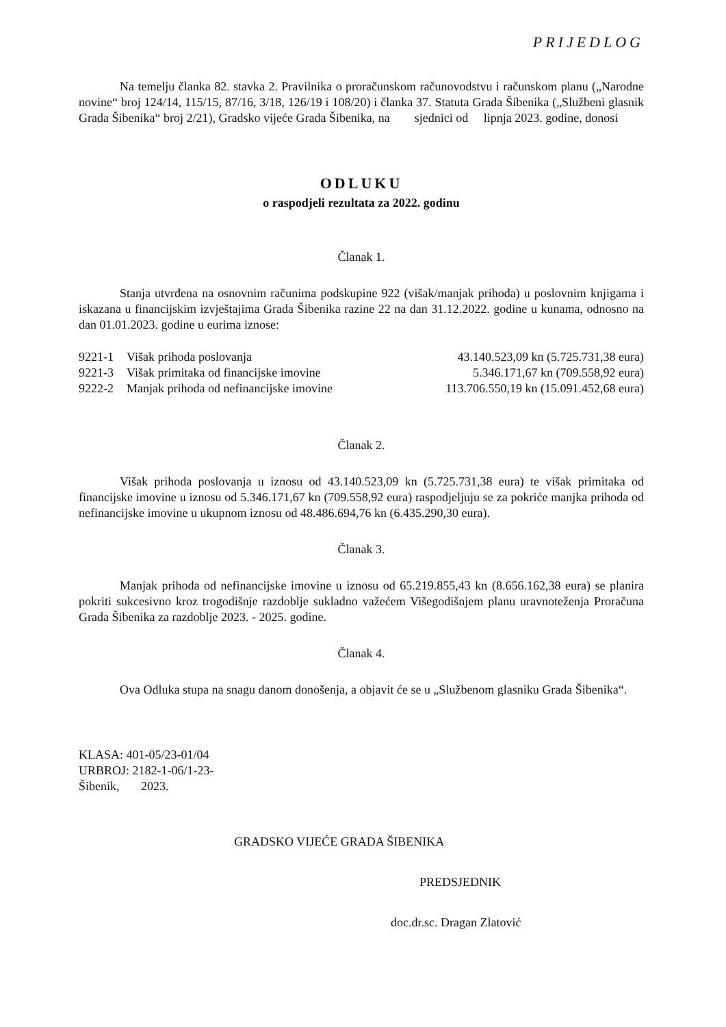PRIJEDLOG
Na temelju članka 82. stavka 2. Pravilnika o proračunskom računovodstvu i računskom planu („Narodne novine“ broj 124/14, 115/15, 87/16, 3/18, 126/19 i 108/20) i članka 37. Statuta Grada Šibenika („Službeni glasnik Grada Šibenika“ broj 2/21), Gradsko vijeće Grada Šibenika, na sjednici od lipnja 2023. godine, donosi
ODLUKU
o raspodjeli rezultata za 2022. godinu
Članak 1.
Stanja utvrđena na osnovnim računima podskupine 922 (višak/manjak prihoda) u poslovnim knjigama i iskazana u financijskim izvještajima Grada Šibenika razine 22 na dan 31.12.2022. godine u kunama, odnosno na dan 01.01.2023. godine u eurima iznose:
| 9221-1 | Višak prihoda poslovanja | 43.140.523,09 kn (5.725.731,38 eura) |
| 9221-3 | Višak primitaka od financijske imovine | 5.346.171,67 kn (709.558,92 eura) |
| 9222-2 | Manjak prihoda od nefinancijske imovine | 113.706.550,19 kn (15.091.452,68 eura) |
Članak 2.
Višak prihoda poslovanja u iznosu od 43.140.523,09 kn (5.725.731,38 eura) te višak primitaka od financijske imovine u iznosu od 5.346.171,67 kn (709.558,92 eura) raspodjeljuju se za pokriće manjka prihoda od nefinancijske imovine u ukupnom iznosu od 48.486.694,76 kn (6.435.290,30 eura).
Članak 3.
Manjak prihoda od nefinancijske imovine u iznosu od 65.219.855,43 kn (8.656.162,38 eura) se planira pokriti sukcesivno kroz trogodišnje razdoblje sukladno važećem Višegodišnjem planu uravnoteženja Proračuna Grada Šibenika za razdoblje 2023. - 2025. godine.
Članak 4.
Ova Odluka stupa na snagu danom donošenja, a objavit će se u „Službenom glasniku Grada Šibenika“.
KLASA: 401-05/23-01/04
URBROJ: 2182-1-06/1-23-
Šibenik, 2023.
GRADSKO VIJEĆE GRADA ŠIBENIKA
PREDSJEDNIK
doc.dr.sc. Dragan Zlatović